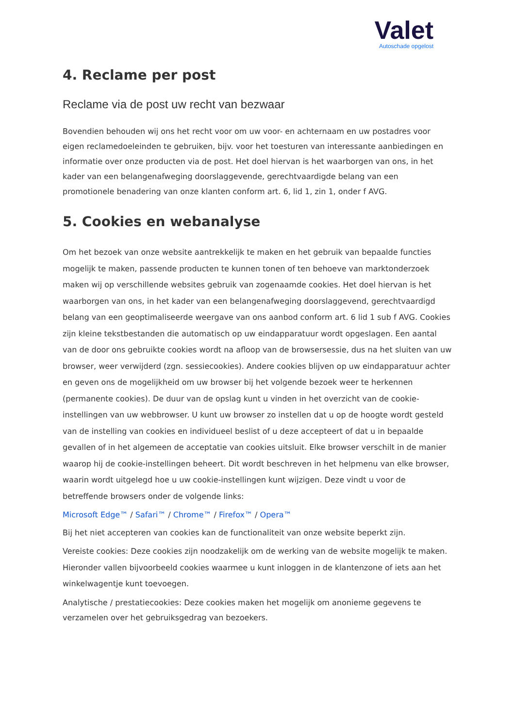Valet
Autoschade opgelost
4. Reclame per post
Reclame via de post uw recht van bezwaar
Bovendien behouden wij ons het recht voor om uw voor- en achternaam en uw postadres voor eigen reclamedoeleinden te gebruiken, bijv. voor het toesturen van interessante aanbiedingen en informatie over onze producten via de post. Het doel hiervan is het waarborgen van ons, in het kader van een belangenafweging doorslaggevende, gerechtvaardigde belang van een promotionele benadering van onze klanten conform art. 6, lid 1, zin 1, onder f AVG.
5. Cookies en webanalyse
Om het bezoek van onze website aantrekkelijk te maken en het gebruik van bepaalde functies mogelijk te maken, passende producten te kunnen tonen of ten behoeve van marktonderzoek maken wij op verschillende websites gebruik van zogenaamde cookies. Het doel hiervan is het waarborgen van ons, in het kader van een belangenafweging doorslaggevend, gerechtvaardigd belang van een geoptimaliseerde weergave van ons aanbod conform art. 6 lid 1 sub f AVG. Cookies zijn kleine tekstbestanden die automatisch op uw eindapparatuur wordt opgeslagen. Een aantal van de door ons gebruikte cookies wordt na afloop van de browsersessie, dus na het sluiten van uw browser, weer verwijderd (zgn. sessiecookies). Andere cookies blijven op uw eindapparatuur achter en geven ons de mogelijkheid om uw browser bij het volgende bezoek weer te herkennen (permanente cookies). De duur van de opslag kunt u vinden in het overzicht van de cookie-instellingen van uw webbrowser. U kunt uw browser zo instellen dat u op de hoogte wordt gesteld van de instelling van cookies en individueel beslist of u deze accepteert of dat u in bepaalde gevallen of in het algemeen de acceptatie van cookies uitsluit. Elke browser verschilt in de manier waarop hij de cookie-instellingen beheert. Dit wordt beschreven in het helpmenu van elke browser, waarin wordt uitgelegd hoe u uw cookie-instellingen kunt wijzigen. Deze vindt u voor de betreffende browsers onder de volgende links:
Microsoft Edge™ / Safari™ / Chrome™ / Firefox™ / Opera™
Bij het niet accepteren van cookies kan de functionaliteit van onze website beperkt zijn.
Vereiste cookies: Deze cookies zijn noodzakelijk om de werking van de website mogelijk te maken. Hieronder vallen bijvoorbeeld cookies waarmee u kunt inloggen in de klantenzone of iets aan het winkelwagentje kunt toevoegen.
Analytische / prestatiecookies: Deze cookies maken het mogelijk om anonieme gegevens te verzamelen over het gebruiksgedrag van bezoekers.